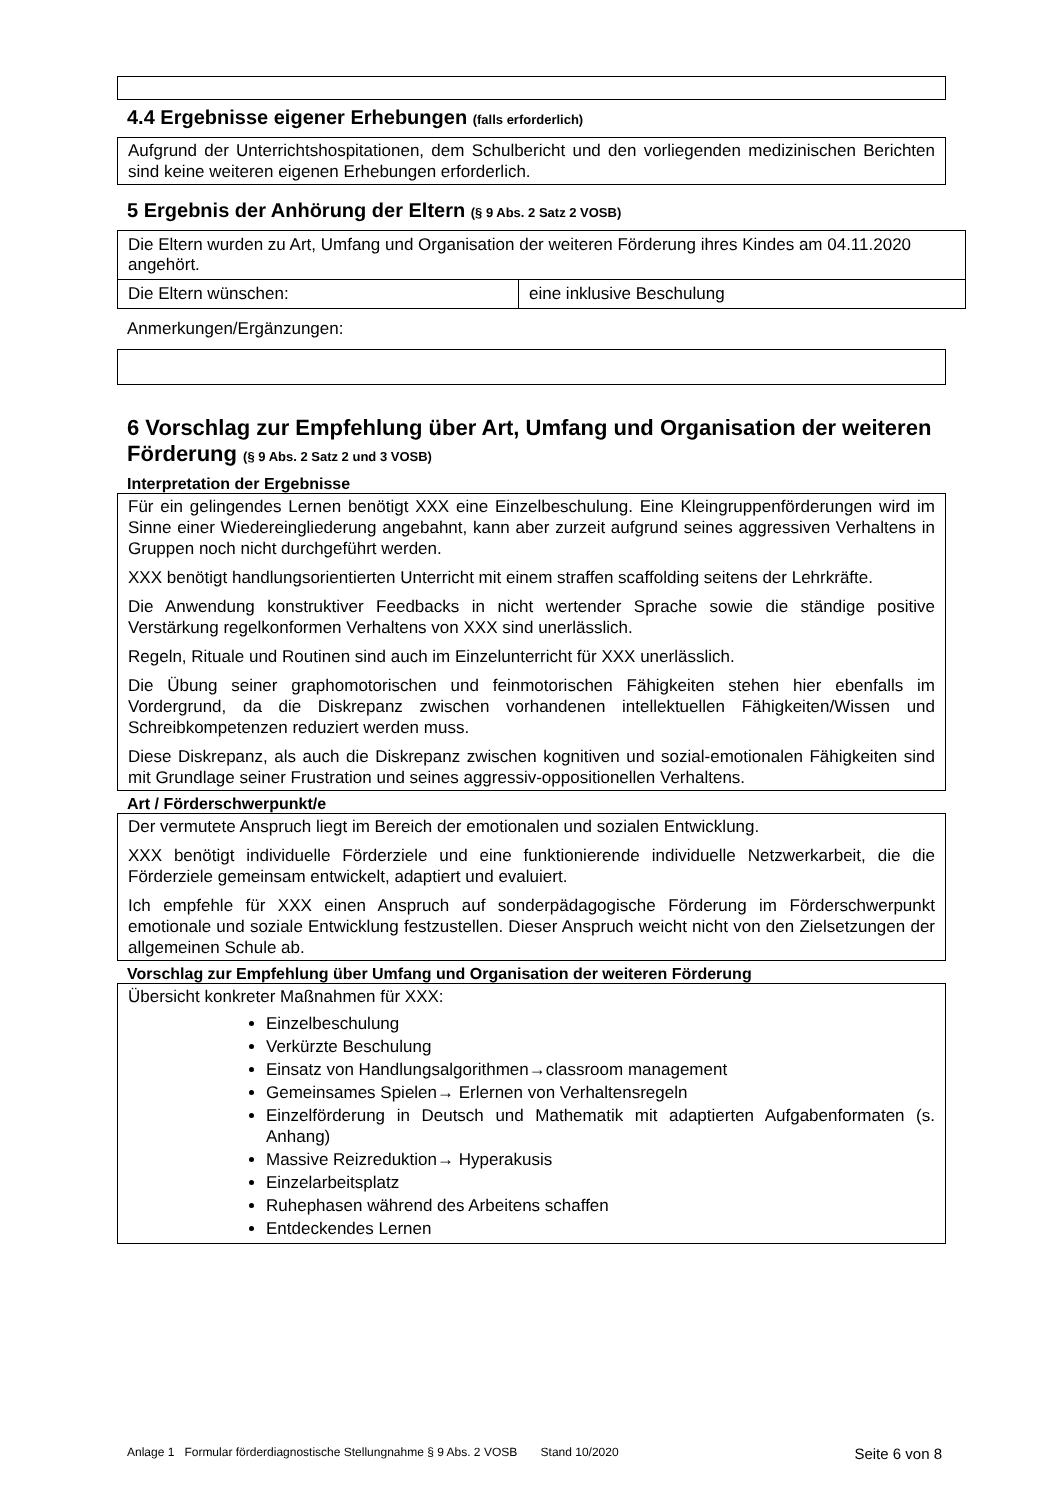4.4 Ergebnisse eigener Erhebungen (falls erforderlich)
Aufgrund der Unterrichtshospitationen, dem Schulbericht und den vorliegenden medizinischen Berichten sind keine weiteren eigenen Erhebungen erforderlich.
5 Ergebnis der Anhörung der Eltern (§ 9 Abs. 2 Satz 2 VOSB)
| Die Eltern wurden zu Art, Umfang und Organisation der weiteren Förderung ihres Kindes am 04.11.2020 angehört. | |
| Die Eltern wünschen: | eine inklusive Beschulung |
Anmerkungen/Ergänzungen:
6 Vorschlag zur Empfehlung über Art, Umfang und Organisation der weiteren Förderung (§ 9 Abs. 2 Satz 2 und 3 VOSB)
Interpretation der Ergebnisse
Für ein gelingendes Lernen benötigt XXX eine Einzelbeschulung. Eine Kleingruppenförderungen wird im Sinne einer Wiedereingliederung angebahnt, kann aber zurzeit aufgrund seines aggressiven Verhaltens in Gruppen noch nicht durchgeführt werden.
XXX benötigt handlungsorientierten Unterricht mit einem straffen scaffolding seitens der Lehrkräfte.
Die Anwendung konstruktiver Feedbacks in nicht wertender Sprache sowie die ständige positive Verstärkung regelkonformen Verhaltens von XXX sind unerlässlich.
Regeln, Rituale und Routinen sind auch im Einzelunterricht für XXX unerlässlich.
Die Übung seiner graphomotorischen und feinmotorischen Fähigkeiten stehen hier ebenfalls im Vordergrund, da die Diskrepanz zwischen vorhandenen intellektuellen Fähigkeiten/Wissen und Schreibkompetenzen reduziert werden muss.
Diese Diskrepanz, als auch die Diskrepanz zwischen kognitiven und sozial-emotionalen Fähigkeiten sind mit Grundlage seiner Frustration und seines aggressiv-oppositionellen Verhaltens.
Art / Förderschwerpunkt/e
Der vermutete Anspruch liegt im Bereich der emotionalen und sozialen Entwicklung.
XXX benötigt individuelle Förderziele und eine funktionierende individuelle Netzwerkarbeit, die die Förderziele gemeinsam entwickelt, adaptiert und evaluiert.
Ich empfehle für XXX einen Anspruch auf sonderpädagogische Förderung im Förderschwerpunkt emotionale und soziale Entwicklung festzustellen. Dieser Anspruch weicht nicht von den Zielsetzungen der allgemeinen Schule ab.
Vorschlag zur Empfehlung über Umfang und Organisation der weiteren Förderung
Übersicht konkreter Maßnahmen für XXX:
Einzelbeschulung
Verkürzte Beschulung
Einsatz von Handlungsalgorithmen→classroom management
Gemeinsames Spielen→ Erlernen von Verhaltensregeln
Einzelförderung in Deutsch und Mathematik mit adaptierten Aufgabenformaten (s. Anhang)
Massive Reizreduktion→ Hyperakusis
Einzelarbeitsplatz
Ruhephasen während des Arbeitens schaffen
Entdeckendes Lernen
Anlage 1 Formular förderdiagnostische Stellungnahme § 9 Abs. 2 VOSB Stand 10/2020 Seite 6 von 8